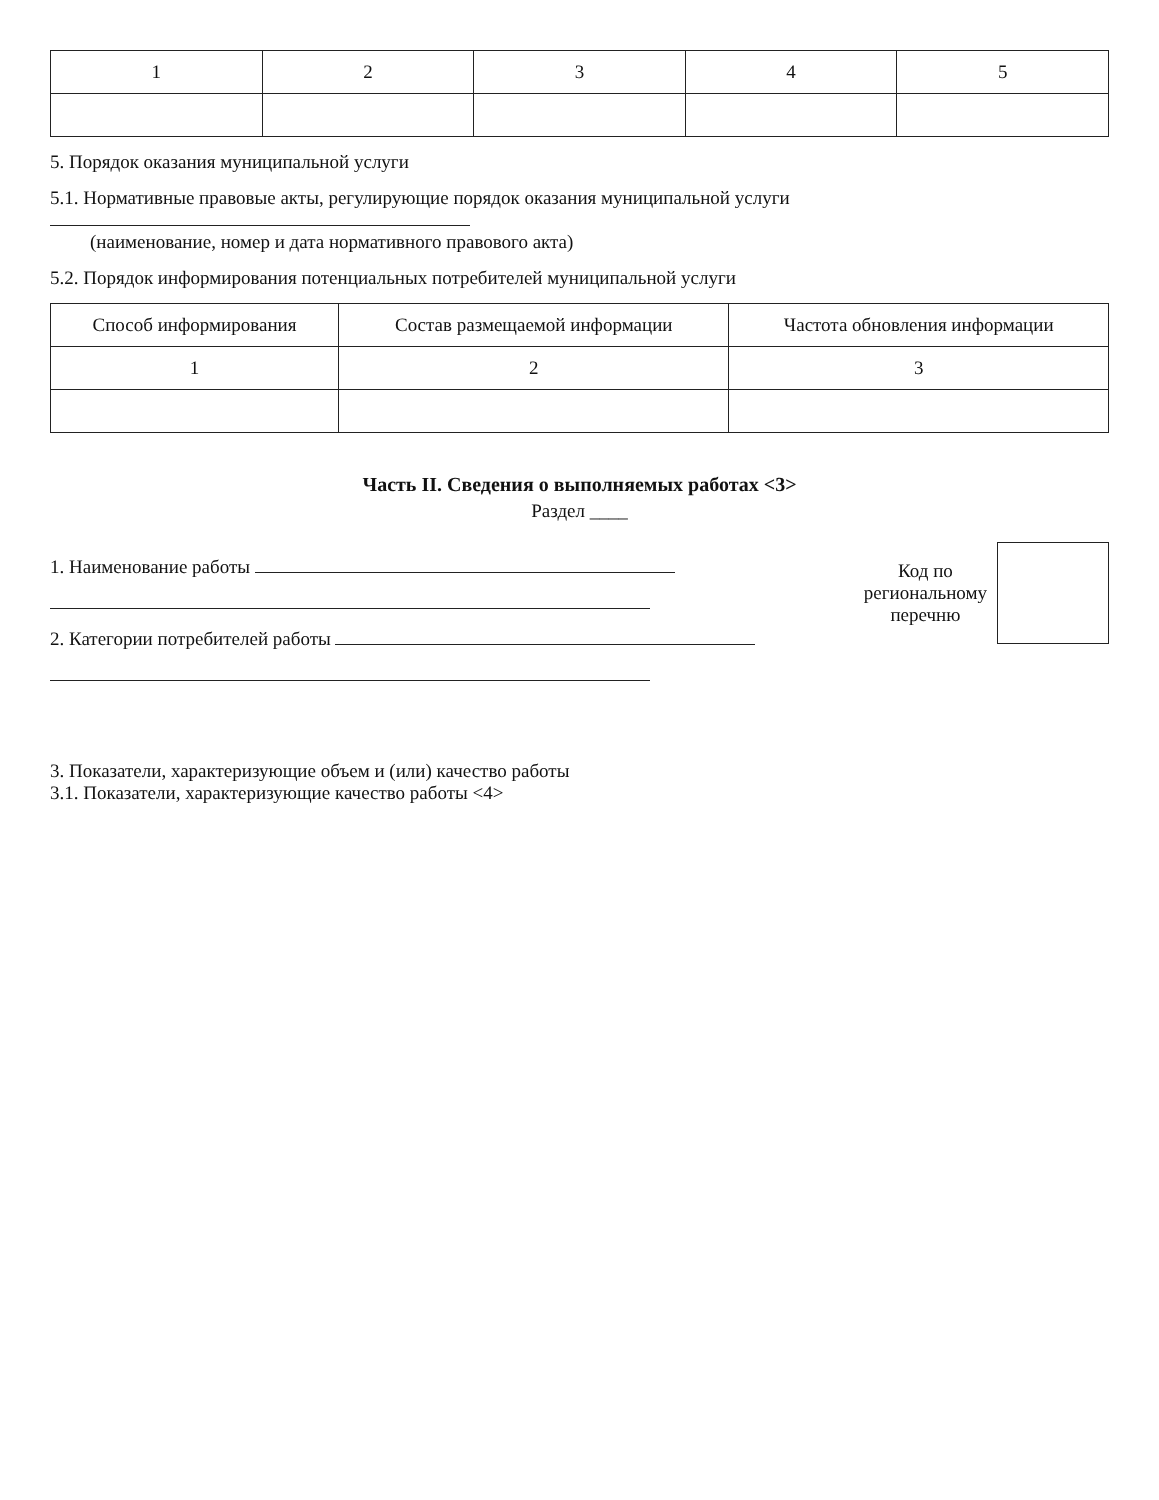| 1 | 2 | 3 | 4 | 5 |
5. Порядок оказания муниципальной услуги
5.1. Нормативные правовые акты, регулирующие порядок оказания муниципальной услуги
(наименование, номер и дата нормативного правового акта)
5.2. Порядок информирования потенциальных потребителей муниципальной услуги
| Способ информирования | Состав размещаемой информации | Частота обновления информации |
| --- | --- | --- |
| 1 | 2 | 3 |
Часть II. Сведения о выполняемых работах <3>
Раздел ____
1. Наименование работы
2. Категории потребителей работы
Код по
региональному
перечню
3. Показатели, характеризующие объем и (или) качество работы
3.1. Показатели, характеризующие качество работы <4>